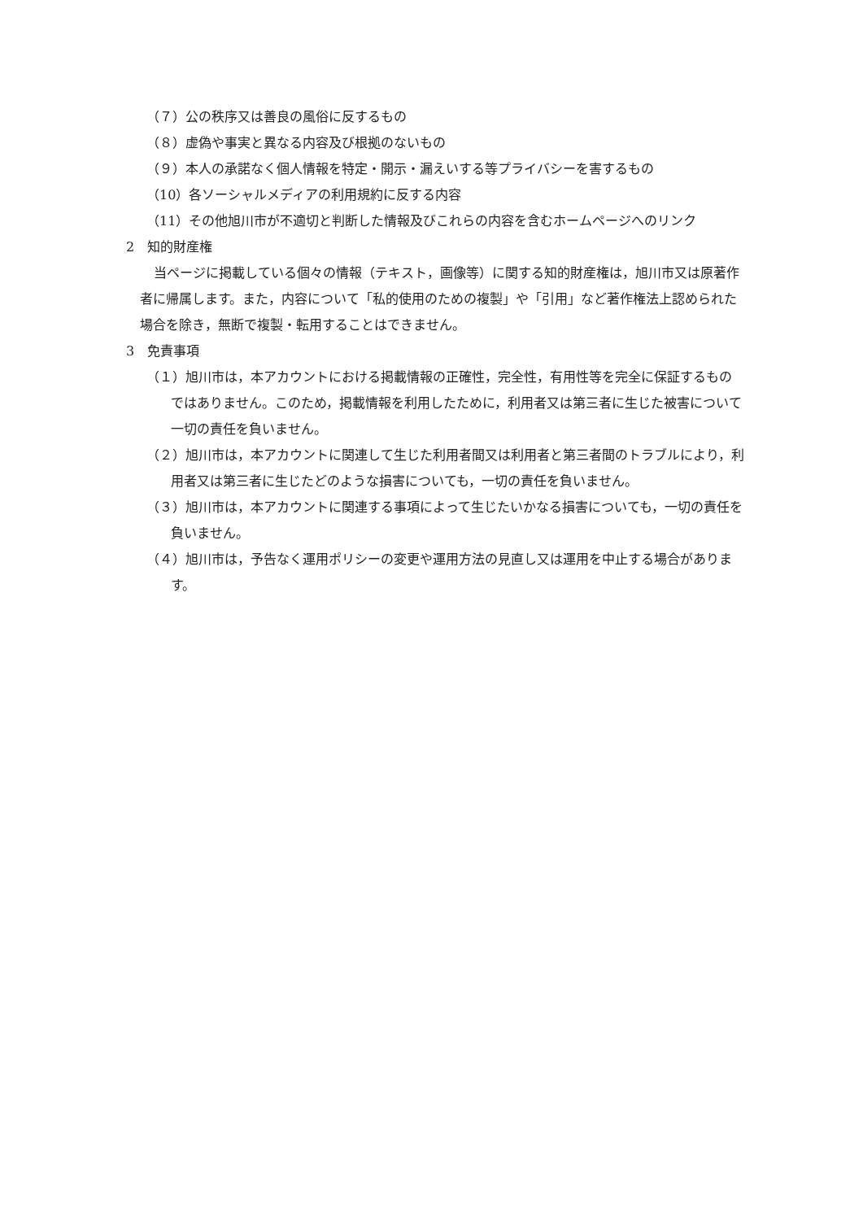（７）公の秩序又は善良の風俗に反するもの
（８）虚偽や事実と異なる内容及び根拠のないもの
（９）本人の承諾なく個人情報を特定・開示・漏えいする等プライバシーを害するもの
（10）各ソーシャルメディアの利用規約に反する内容
（11）その他旭川市が不適切と判断した情報及びこれらの内容を含むホームページへのリンク
2　知的財産権
当ページに掲載している個々の情報（テキスト，画像等）に関する知的財産権は，旭川市又は原著作者に帰属します。また，内容について「私的使用のための複製」や「引用」など著作権法上認められた場合を除き，無断で複製・転用することはできません。
3　免責事項
（１）旭川市は，本アカウントにおける掲載情報の正確性，完全性，有用性等を完全に保証するものではありません。このため，掲載情報を利用したために，利用者又は第三者に生じた被害について一切の責任を負いません。
（２）旭川市は，本アカウントに関連して生じた利用者間又は利用者と第三者間のトラブルにより，利用者又は第三者に生じたどのような損害についても，一切の責任を負いません。
（３）旭川市は，本アカウントに関連する事項によって生じたいかなる損害についても，一切の責任を負いません。
（４）旭川市は，予告なく運用ポリシーの変更や運用方法の見直し又は運用を中止する場合があります。